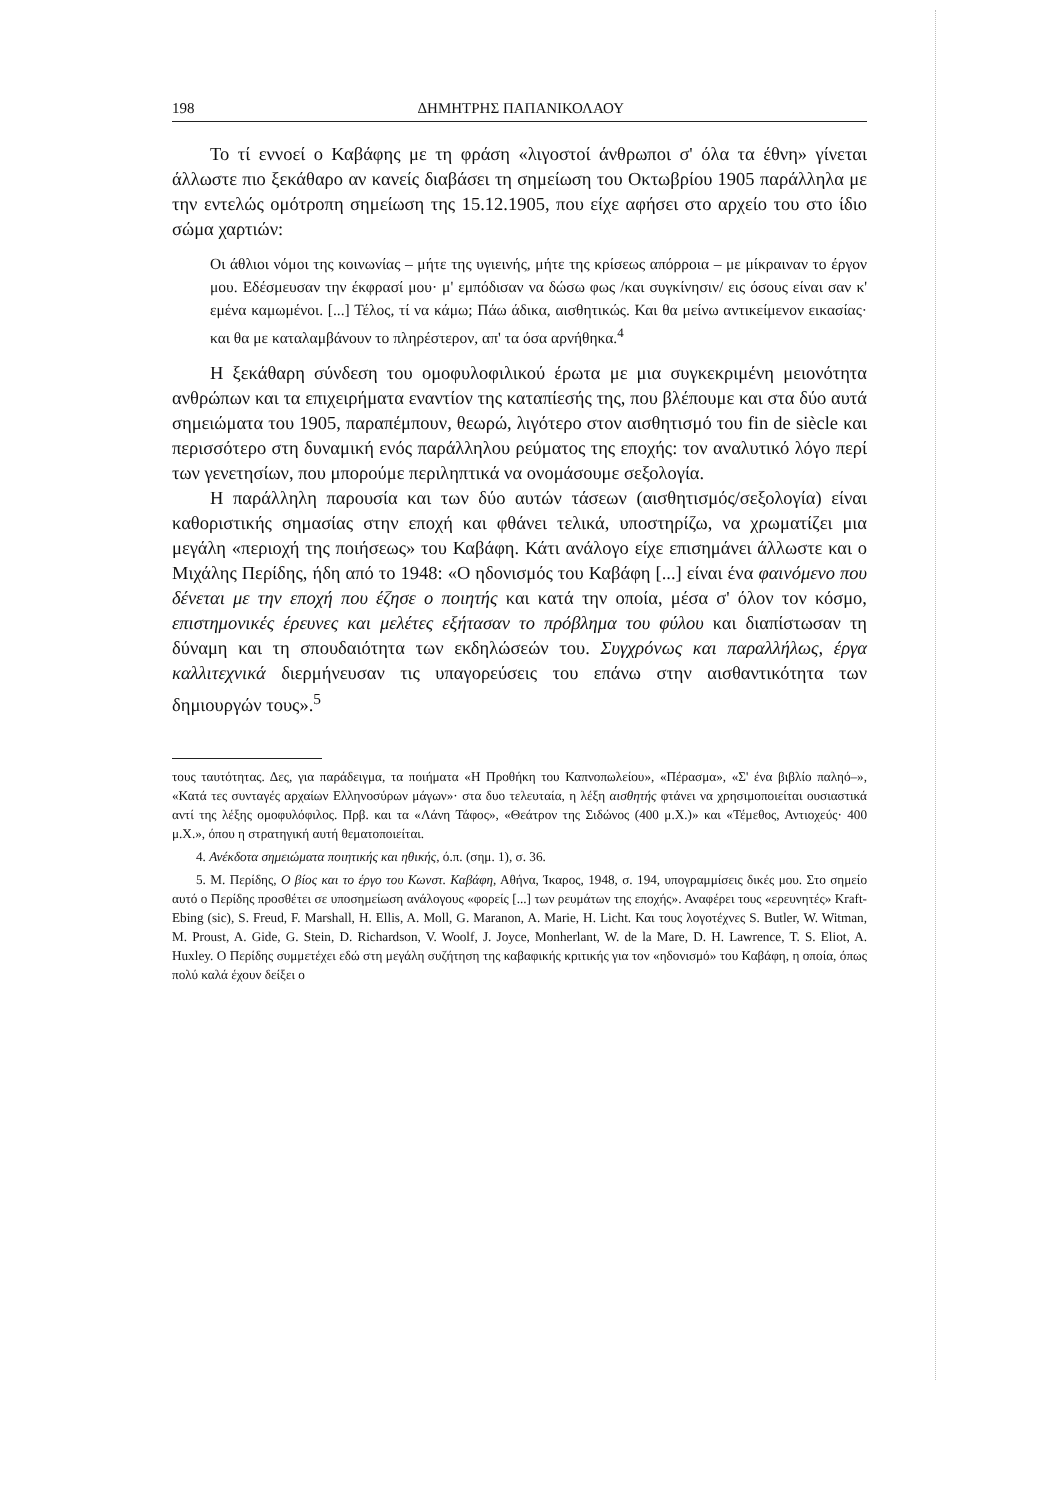198 ΔΗΜΗΤΡΗΣ ΠΑΠΑΝΙΚΟΛΑΟΥ
Το τί εννοεί ο Καβάφης με τη φράση «λιγοστοί άνθρωποι σ' όλα τα έθνη» γίνεται άλλωστε πιο ξεκάθαρο αν κανείς διαβάσει τη σημείωση του Οκτωβρίου 1905 παράλληλα με την εντελώς ομότροπη σημείωση της 15.12.1905, που είχε αφήσει στο αρχείο του στο ίδιο σώμα χαρτιών:
Οι άθλιοι νόμοι της κοινωνίας – μήτε της υγιεινής, μήτε της κρίσεως απόρροια – με μίκραιναν το έργον μου. Εδέσμευσαν την έκφρασί μου· μ' εμπόδισαν να δώσω φως /και συγκίνησιν/ εις όσους είναι σαν κ' εμένα καμωμένοι. [...] Τέλος, τί να κάμω; Πάω άδικα, αισθητικώς. Και θα μείνω αντικείμενον εικασίας· και θα με καταλαμβάνουν το πληρέστερον, απ' τα όσα αρνήθηκα.<sup>4</sup>
Η ξεκάθαρη σύνδεση του ομοφυλοφιλικού έρωτα με μια συγκεκριμένη μειονότητα ανθρώπων και τα επιχειρήματα εναντίον της καταπίεσής της, που βλέπουμε και στα δύο αυτά σημειώματα του 1905, παραπέμπουν, θεωρώ, λιγότερο στον αισθητισμό του fin de siècle και περισσότερο στη δυναμική ενός παράλληλου ρεύματος της εποχής: τον αναλυτικό λόγο περί των γενετησίων, που μπορούμε περιληπτικά να ονομάσουμε σεξολογία.
Η παράλληλη παρουσία και των δύο αυτών τάσεων (αισθητισμός/σεξολογία) είναι καθοριστικής σημασίας στην εποχή και φθάνει τελικά, υποστηρίζω, να χρωματίζει μια μεγάλη «περιοχή της ποιήσεως» του Καβάφη. Κάτι ανάλογο είχε επισημάνει άλλωστε και ο Μιχάλης Περίδης, ήδη από το 1948: «Ο ηδονισμός του Καβάφη [...] είναι ένα φαινόμενο που δένεται με την εποχή που έζησε ο ποιητής και κατά την οποία, μέσα σ' όλον τον κόσμο, επιστημονικές έρευνες και μελέτες εξήτασαν το πρόβλημα του φύλου και διαπίστωσαν τη δύναμη και τη σπουδαιότητα των εκδηλώσεών του. Συγχρόνως και παραλλήλως, έργα καλλιτεχνικά διερμήνευσαν τις υπαγορεύσεις του επάνω στην αισθαντικότητα των δημιουργών τους».<sup>5</sup>
τους ταυτότητας. Δες, για παράδειγμα, τα ποιήματα «Η Προθήκη του Καπνοπωλείου», «Πέρασμα», «Σ' ένα βιβλίο παληό–», «Κατά τες συνταγές αρχαίων Ελληνοσύρων μάγων»· στα δυο τελευταία, η λέξη αισθητής φτάνει να χρησιμοποιείται ουσιαστικά αντί της λέξης ομοφυλόφιλος. Πρβ. και τα «Λάνη Τάφος», «Θεάτρον της Σιδώνος (400 μ.Χ.)» και «Τέμεθος, Αντιοχεύς· 400 μ.Χ.», όπου η στρατηγική αυτή θεματοποιείται.
4. Ανέκδοτα σημειώματα ποιητικής και ηθικής, ό.π. (σημ. 1), σ. 36.
5. Μ. Περίδης, Ο βίος και το έργο του Κωνστ. Καβάφη, Αθήνα, Ίκαρος, 1948, σ. 194, υπογραμμίσεις δικές μου. Στο σημείο αυτό ο Περίδης προσθέτει σε υποσημείωση ανάλογους «φορείς [...] των ρευμάτων της εποχής». Αναφέρει τους «ερευνητές» Kraft-Ebing (sic), S. Freud, F. Marshall, H. Ellis, A. Moll, G. Maranon, A. Marie, H. Licht. Και τους λογοτέχνες S. Butler, W. Witman, M. Proust, A. Gide, G. Stein, D. Richardson, V. Woolf, J. Joyce, Monherlant, W. de la Mare, D. H. Lawrence, T. S. Eliot, A. Huxley. Ο Περίδης συμμετέχει εδώ στη μεγάλη συζήτηση της καβαφικής κριτικής για τον «ηδονισμό» του Καβάφη, η οποία, όπως πολύ καλά έχουν δείξει ο